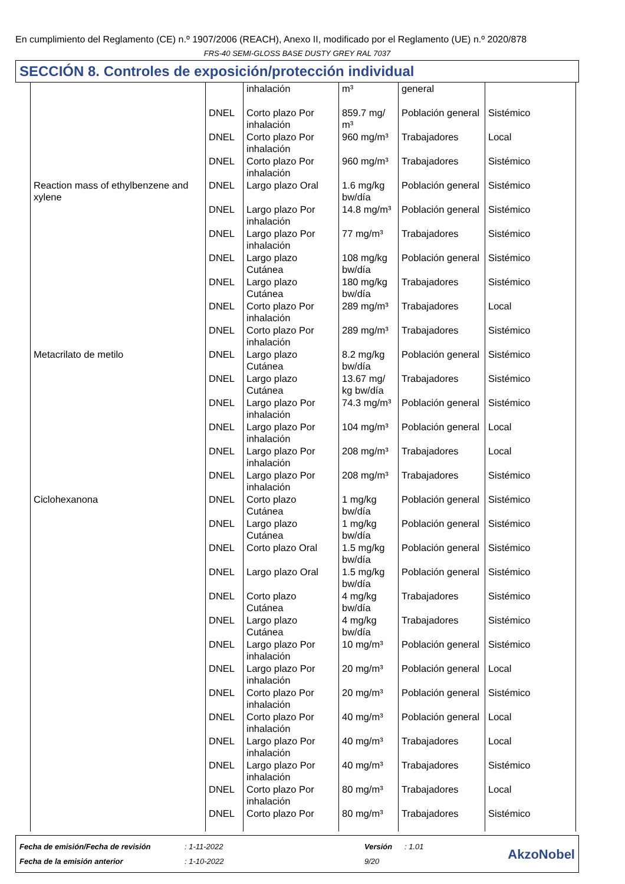En cumplimiento del Reglamento (CE) n.º 1907/2006 (REACH), Anexo II, modificado por el Reglamento (UE) n.º 2020/878
FRS-40 SEMI-GLOSS BASE DUSTY GREY RAL 7037
SECCIÓN 8. Controles de exposición/protección individual
| | | inhalación | m³ | general | |
| | DNEL | Corto plazo Por inhalación | 859.7 mg/ m³ | Población general | Sistémico |
| | DNEL | Corto plazo Por inhalación | 960 mg/m³ | Trabajadores | Local |
| | DNEL | Corto plazo Por inhalación | 960 mg/m³ | Trabajadores | Sistémico |
| Reaction mass of ethylbenzene and xylene | DNEL | Largo plazo Oral | 1.6 mg/kg bw/día | Población general | Sistémico |
| | DNEL | Largo plazo Por inhalación | 14.8 mg/m³ | Población general | Sistémico |
| | DNEL | Largo plazo Por inhalación | 77 mg/m³ | Trabajadores | Sistémico |
| | DNEL | Largo plazo Cutánea | 108 mg/kg bw/día | Población general | Sistémico |
| | DNEL | Largo plazo Cutánea | 180 mg/kg bw/día | Trabajadores | Sistémico |
| | DNEL | Corto plazo Por inhalación | 289 mg/m³ | Trabajadores | Local |
| | DNEL | Corto plazo Por inhalación | 289 mg/m³ | Trabajadores | Sistémico |
| Metacrilato de metilo | DNEL | Largo plazo Cutánea | 8.2 mg/kg bw/día | Población general | Sistémico |
| | DNEL | Largo plazo Cutánea | 13.67 mg/ kg bw/día | Trabajadores | Sistémico |
| | DNEL | Largo plazo Por inhalación | 74.3 mg/m³ | Población general | Sistémico |
| | DNEL | Largo plazo Por inhalación | 104 mg/m³ | Población general | Local |
| | DNEL | Largo plazo Por inhalación | 208 mg/m³ | Trabajadores | Local |
| | DNEL | Largo plazo Por inhalación | 208 mg/m³ | Trabajadores | Sistémico |
| Ciclohexanona | DNEL | Corto plazo Cutánea | 1 mg/kg bw/día | Población general | Sistémico |
| | DNEL | Largo plazo Cutánea | 1 mg/kg bw/día | Población general | Sistémico |
| | DNEL | Corto plazo Oral | 1.5 mg/kg bw/día | Población general | Sistémico |
| | DNEL | Largo plazo Oral | 1.5 mg/kg bw/día | Población general | Sistémico |
| | DNEL | Corto plazo Cutánea | 4 mg/kg bw/día | Trabajadores | Sistémico |
| | DNEL | Largo plazo Cutánea | 4 mg/kg bw/día | Trabajadores | Sistémico |
| | DNEL | Largo plazo Por inhalación | 10 mg/m³ | Población general | Sistémico |
| | DNEL | Largo plazo Por inhalación | 20 mg/m³ | Población general | Local |
| | DNEL | Corto plazo Por inhalación | 20 mg/m³ | Población general | Sistémico |
| | DNEL | Corto plazo Por inhalación | 40 mg/m³ | Población general | Local |
| | DNEL | Largo plazo Por inhalación | 40 mg/m³ | Trabajadores | Local |
| | DNEL | Largo plazo Por inhalación | 40 mg/m³ | Trabajadores | Sistémico |
| | DNEL | Corto plazo Por inhalación | 80 mg/m³ | Trabajadores | Local |
| | DNEL | Corto plazo Por | 80 mg/m³ | Trabajadores | Sistémico |
Fecha de emisión/Fecha de revisión
Fecha de la emisión anterior
: 1-11-2022
: 1-10-2022
Versión
9/20
: 1.01
AkzoNobel